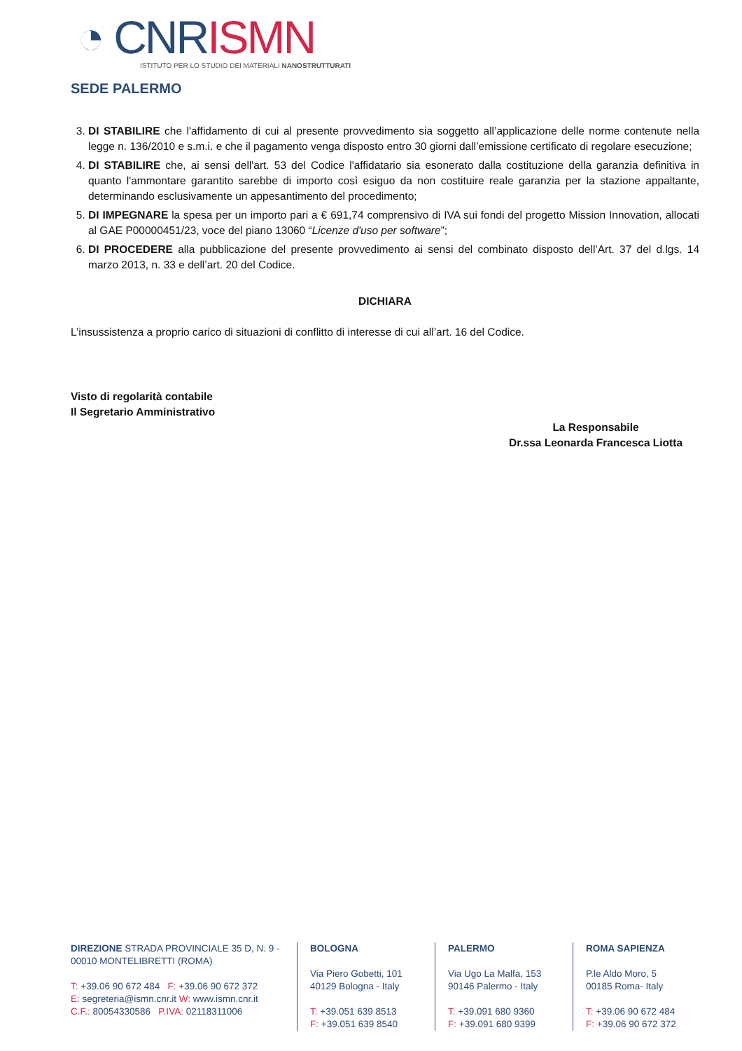◔ CNR ISMN
ISTITUTO PER LO STUDIO DEI MATERIALI NANOSTRUTTURATI
SEDE PALERMO
3. DI STABILIRE che l'affidamento di cui al presente provvedimento sia soggetto all’applicazione delle norme contenute nella legge n. 136/2010 e s.m.i. e che il pagamento venga disposto entro 30 giorni dall’emissione certificato di regolare esecuzione;
4. DI STABILIRE che, ai sensi dell'art. 53 del Codice l'affidatario sia esonerato dalla costituzione della garanzia definitiva in quanto l'ammontare garantito sarebbe di importo così esiguo da non costituire reale garanzia per la stazione appaltante, determinando esclusivamente un appesantimento del procedimento;
5. DI IMPEGNARE la spesa per un importo pari a € 691,74 comprensivo di IVA sui fondi del progetto Mission Innovation, allocati al GAE P00000451/23, voce del piano 13060 “Licenze d'uso per software”;
6. DI PROCEDERE alla pubblicazione del presente provvedimento ai sensi del combinato disposto dell’Art. 37 del d.lgs. 14 marzo 2013, n. 33 e dell’art. 20 del Codice.
DICHIARA
L’insussistenza a proprio carico di situazioni di conflitto di interesse di cui all’art. 16 del Codice.
Visto di regolarità contabile
Il Segretario Amministrativo
La Responsabile
Dr.ssa Leonarda Francesca Liotta
DIREZIONE STRADA PROVINCIALE 35 D, N. 9 - 00010 MONTELIBRETTI (ROMA)
T: +39.06 90 672 484 F: +39.06 90 672 372
E: segreteria@ismn.cnr.it W: www.ismn.cnr.it
C.F.: 80054330586 P.IVA: 02118311006
BOLOGNA
Via Piero Gobetti, 101
40129 Bologna - Italy
T: +39.051 639 8513
F: +39.051 639 8540
PALERMO
Via Ugo La Malfa, 153
90146 Palermo - Italy
T: +39.091 680 9360
F: +39.091 680 9399
ROMA SAPIENZA
P.le Aldo Moro, 5
00185 Roma- Italy
T: +39.06 90 672 484
F: +39.06 90 672 372